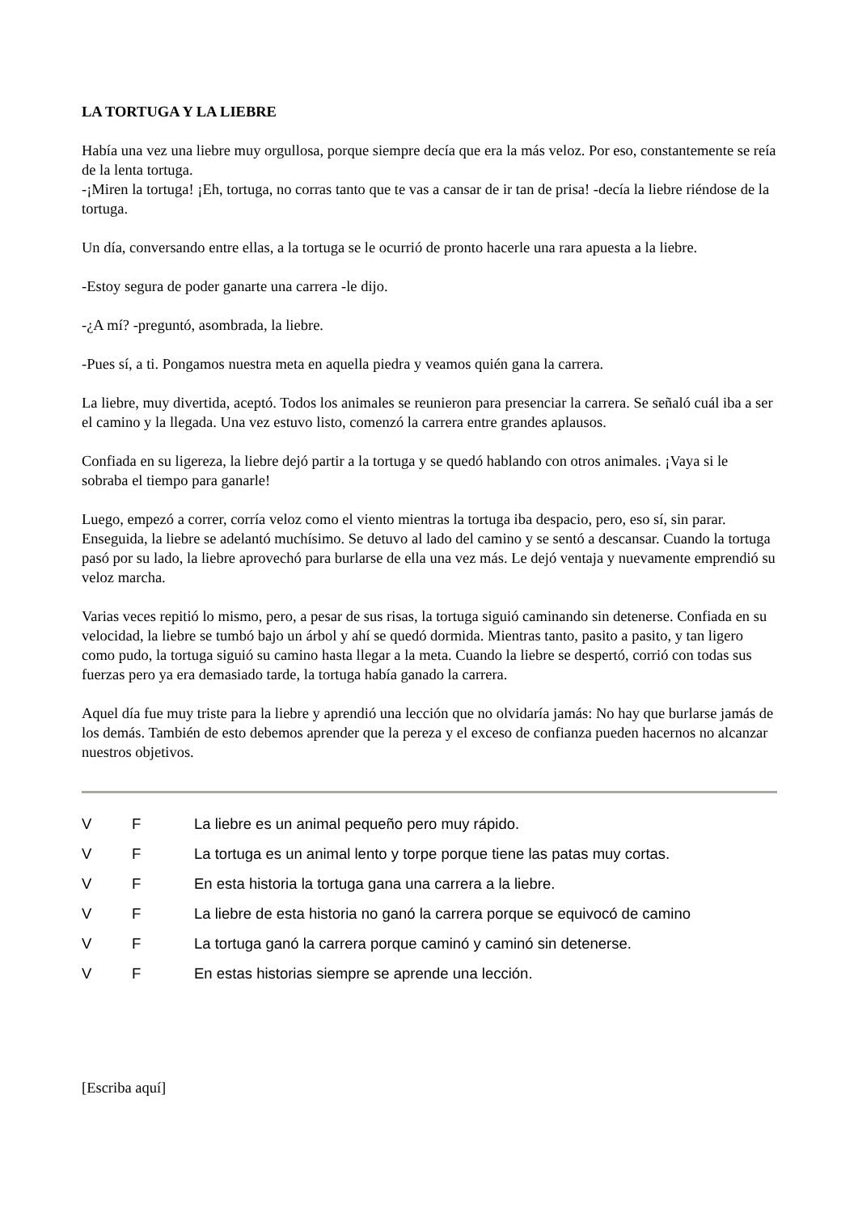LA TORTUGA Y LA LIEBRE
Había una vez una liebre muy orgullosa, porque siempre decía que era la más veloz. Por eso, constantemente se reía de la lenta tortuga.
-¡Miren la tortuga! ¡Eh, tortuga, no corras tanto que te vas a cansar de ir tan de prisa! -decía la liebre riéndose de la tortuga.
Un día, conversando entre ellas, a la tortuga se le ocurrió de pronto hacerle una rara apuesta a la liebre.
-Estoy segura de poder ganarte una carrera -le dijo.
-¿A mí? -preguntó, asombrada, la liebre.
-Pues sí, a ti. Pongamos nuestra meta en aquella piedra y veamos quién gana la carrera.
La liebre, muy divertida, aceptó. Todos los animales se reunieron para presenciar la carrera. Se señaló cuál iba a ser el camino y la llegada. Una vez estuvo listo, comenzó la carrera entre grandes aplausos.
Confiada en su ligereza, la liebre dejó partir a la tortuga y se quedó hablando con otros animales. ¡Vaya si le sobraba el tiempo para ganarle!
Luego, empezó a correr, corría veloz como el viento mientras la tortuga iba despacio, pero, eso sí, sin parar. Enseguida, la liebre se adelantó muchísimo. Se detuvo al lado del camino y se sentó a descansar. Cuando la tortuga pasó por su lado, la liebre aprovechó para burlarse de ella una vez más. Le dejó ventaja y nuevamente emprendió su veloz marcha.
Varias veces repitió lo mismo, pero, a pesar de sus risas, la tortuga siguió caminando sin detenerse. Confiada en su velocidad, la liebre se tumbó bajo un árbol y ahí se quedó dormida. Mientras tanto, pasito a pasito, y tan ligero como pudo, la tortuga siguió su camino hasta llegar a la meta. Cuando la liebre se despertó, corrió con todas sus fuerzas pero ya era demasiado tarde, la tortuga había ganado la carrera.
Aquel día fue muy triste para la liebre y aprendió una lección que no olvidaría jamás: No hay que burlarse jamás de los demás. También de esto debemos aprender que la pereza y el exceso de confianza pueden hacernos no alcanzar nuestros objetivos.
| V | F | La liebre es un animal pequeño pero muy rápido. |
| V | F | La tortuga es un animal lento y torpe porque tiene las patas muy cortas. |
| V | F | En esta historia la tortuga gana una carrera a la liebre. |
| V | F | La liebre de esta historia no ganó la carrera porque se equivocó de camino |
| V | F | La tortuga ganó la carrera porque caminó y caminó sin detenerse. |
| V | F | En estas historias siempre se aprende una lección. |
[Escriba aquí]